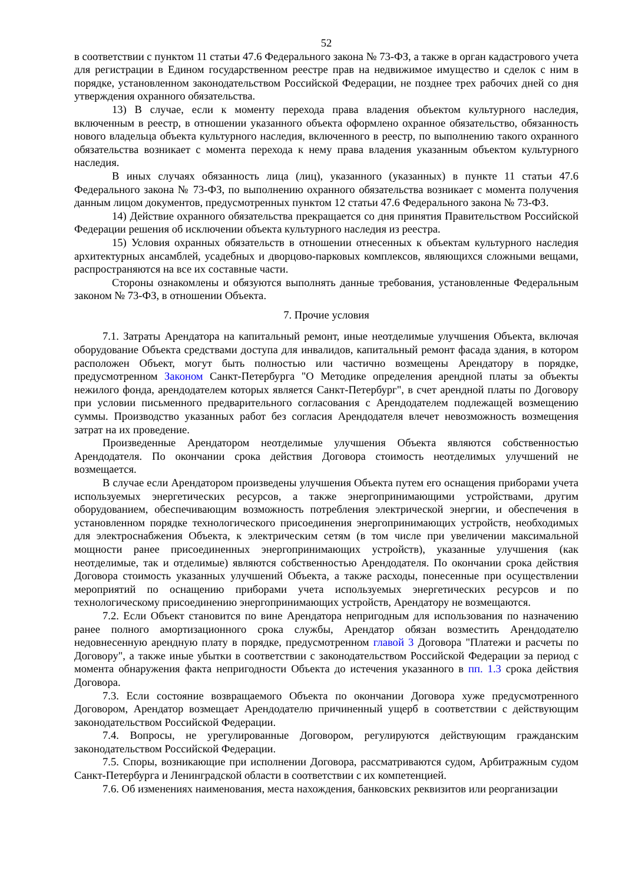52
в соответствии с пунктом 11 статьи 47.6 Федерального закона № 73-ФЗ, а также в орган кадастрового учета для регистрации в Едином государственном реестре прав на недвижимое имущество и сделок с ним в порядке, установленном законодательством Российской Федерации, не позднее трех рабочих дней со дня утверждения охранного обязательства.
13) В случае, если к моменту перехода права владения объектом культурного наследия, включенным в реестр, в отношении указанного объекта оформлено охранное обязательство, обязанность нового владельца объекта культурного наследия, включенного в реестр, по выполнению такого охранного обязательства возникает с момента перехода к нему права владения указанным объектом культурного наследия.
В иных случаях обязанность лица (лиц), указанного (указанных) в пункте 11 статьи 47.6 Федерального закона № 73-ФЗ, по выполнению охранного обязательства возникает с момента получения данным лицом документов, предусмотренных пунктом 12 статьи 47.6 Федерального закона № 73-ФЗ.
14) Действие охранного обязательства прекращается со дня принятия Правительством Российской Федерации решения об исключении объекта культурного наследия из реестра.
15) Условия охранных обязательств в отношении отнесенных к объектам культурного наследия архитектурных ансамблей, усадебных и дворцово-парковых комплексов, являющихся сложными вещами, распространяются на все их составные части.
Стороны ознакомлены и обязуются выполнять данные требования, установленные Федеральным законом № 73-ФЗ, в отношении Объекта.
7. Прочие условия
7.1. Затраты Арендатора на капитальный ремонт, иные неотделимые улучшения Объекта, включая оборудование Объекта средствами доступа для инвалидов, капитальный ремонт фасада здания, в котором расположен Объект, могут быть полностью или частично возмещены Арендатору в порядке, предусмотренном Законом Санкт-Петербурга "О Методике определения арендной платы за объекты нежилого фонда, арендодателем которых является Санкт-Петербург", в счет арендной платы по Договору при условии письменного предварительного согласования с Арендодателем подлежащей возмещению суммы. Производство указанных работ без согласия Арендодателя влечет невозможность возмещения затрат на их проведение.
Произведенные Арендатором неотделимые улучшения Объекта являются собственностью Арендодателя. По окончании срока действия Договора стоимость неотделимых улучшений не возмещается.
В случае если Арендатором произведены улучшения Объекта путем его оснащения приборами учета используемых энергетических ресурсов, а также энергопринимающими устройствами, другим оборудованием, обеспечивающим возможность потребления электрической энергии, и обеспечения в установленном порядке технологического присоединения энергопринимающих устройств, необходимых для электроснабжения Объекта, к электрическим сетям (в том числе при увеличении максимальной мощности ранее присоединенных энергопринимающих устройств), указанные улучшения (как неотделимые, так и отделимые) являются собственностью Арендодателя. По окончании срока действия Договора стоимость указанных улучшений Объекта, а также расходы, понесенные при осуществлении мероприятий по оснащению приборами учета используемых энергетических ресурсов и по технологическому присоединению энергопринимающих устройств, Арендатору не возмещаются.
7.2. Если Объект становится по вине Арендатора непригодным для использования по назначению ранее полного амортизационного срока службы, Арендатор обязан возместить Арендодателю недовнесенную арендную плату в порядке, предусмотренном главой 3 Договора "Платежи и расчеты по Договору", а также иные убытки в соответствии с законодательством Российской Федерации за период с момента обнаружения факта непригодности Объекта до истечения указанного в пп. 1.3 срока действия Договора.
7.3. Если состояние возвращаемого Объекта по окончании Договора хуже предусмотренного Договором, Арендатор возмещает Арендодателю причиненный ущерб в соответствии с действующим законодательством Российской Федерации.
7.4. Вопросы, не урегулированные Договором, регулируются действующим гражданским законодательством Российской Федерации.
7.5. Споры, возникающие при исполнении Договора, рассматриваются судом, Арбитражным судом Санкт-Петербурга и Ленинградской области в соответствии с их компетенцией.
7.6. Об изменениях наименования, места нахождения, банковских реквизитов или реорганизации